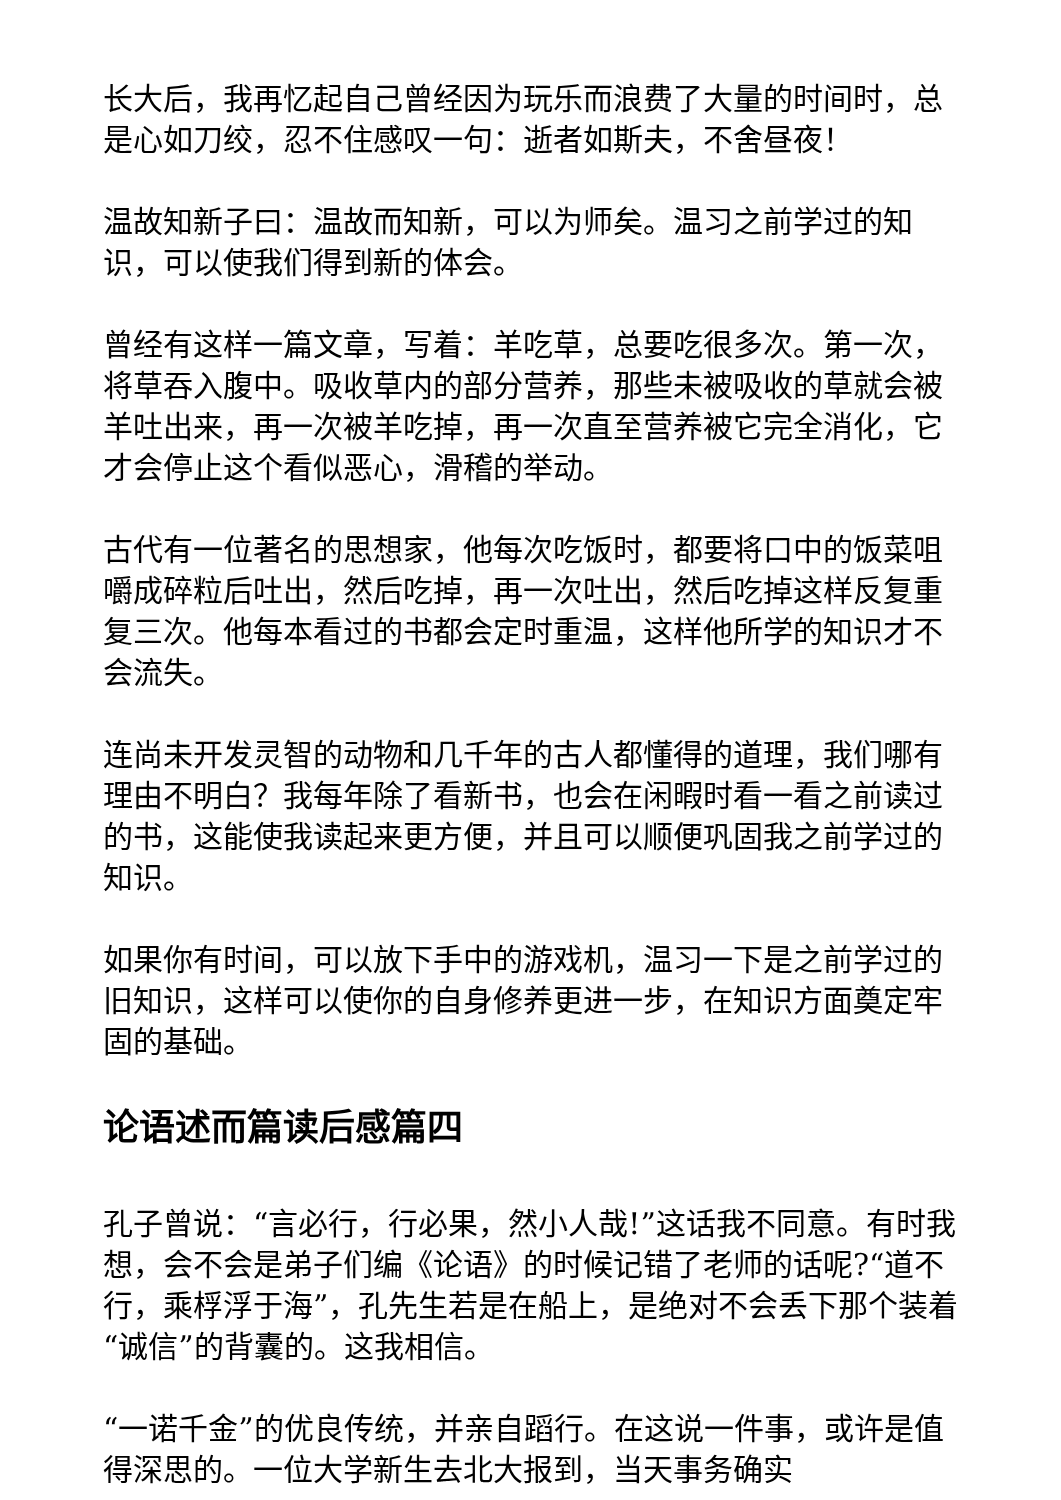长大后，我再忆起自己曾经因为玩乐而浪费了大量的时间时，总是心如刀绞，忍不住感叹一句：逝者如斯夫，不舍昼夜！
温故知新子曰：温故而知新，可以为师矣。温习之前学过的知识，可以使我们得到新的体会。
曾经有这样一篇文章，写着：羊吃草，总要吃很多次。第一次，将草吞入腹中。吸收草内的部分营养，那些未被吸收的草就会被羊吐出来，再一次被羊吃掉，再一次直至营养被它完全消化，它才会停止这个看似恶心，滑稽的举动。
古代有一位著名的思想家，他每次吃饭时，都要将口中的饭菜咀嚼成碎粒后吐出，然后吃掉，再一次吐出，然后吃掉这样反复重复三次。他每本看过的书都会定时重温，这样他所学的知识才不会流失。
连尚未开发灵智的动物和几千年的古人都懂得的道理，我们哪有理由不明白？我每年除了看新书，也会在闲暇时看一看之前读过的书，这能使我读起来更方便，并且可以顺便巩固我之前学过的知识。
如果你有时间，可以放下手中的游戏机，温习一下是之前学过的旧知识，这样可以使你的自身修养更进一步，在知识方面奠定牢固的基础。
论语述而篇读后感篇四
孔子曾说：“言必行，行必果，然小人哉!”这话我不同意。有时我想，会不会是弟子们编《论语》的时候记错了老师的话呢?“道不行，乘桴浮于海”，孔先生若是在船上，是绝对不会丢下那个装着“诚信”的背囊的。这我相信。
“一诺千金”的优良传统，并亲自蹈行。在这说一件事，或许是值得深思的。一位大学新生去北大报到，当天事务确实